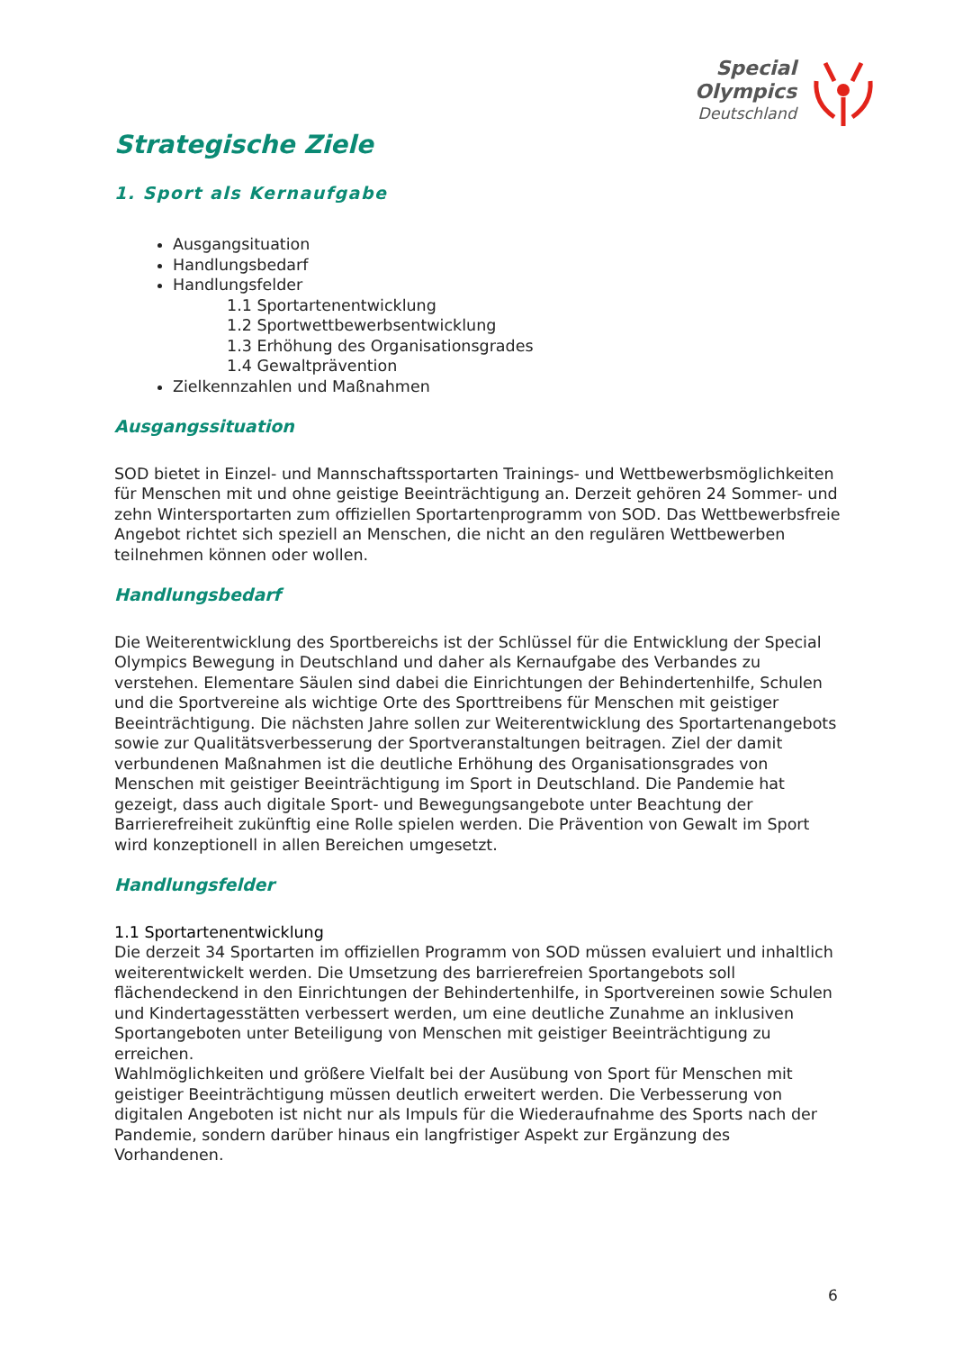Special
Olympics
Deutschland
Strategische Ziele
1. Sport als Kernaufgabe
Ausgangsituation
Handlungsbedarf
Handlungsfelder
1.1 Sportartenentwicklung
1.2 Sportwettbewerbsentwicklung
1.3 Erhöhung des Organisationsgrades
1.4 Gewaltprävention
Zielkennzahlen und Maßnahmen
Ausgangssituation
SOD bietet in Einzel- und Mannschaftssportarten Trainings- und Wettbewerbsmöglichkeiten für Menschen mit und ohne geistige Beeinträchtigung an. Derzeit gehören 24 Sommer- und zehn Wintersportarten zum offiziellen Sportartenprogramm von SOD. Das Wettbewerbsfreie Angebot richtet sich speziell an Menschen, die nicht an den regulären Wettbewerben teilnehmen können oder wollen.
Handlungsbedarf
Die Weiterentwicklung des Sportbereichs ist der Schlüssel für die Entwicklung der Special Olympics Bewegung in Deutschland und daher als Kernaufgabe des Verbandes zu verstehen. Elementare Säulen sind dabei die Einrichtungen der Behindertenhilfe, Schulen und die Sportvereine als wichtige Orte des Sporttreibens für Menschen mit geistiger Beeinträchtigung. Die nächsten Jahre sollen zur Weiterentwicklung des Sportartenangebots sowie zur Qualitätsverbesserung der Sportveranstaltungen beitragen. Ziel der damit verbundenen Maßnahmen ist die deutliche Erhöhung des Organisationsgrades von Menschen mit geistiger Beeinträchtigung im Sport in Deutschland. Die Pandemie hat gezeigt, dass auch digitale Sport- und Bewegungsangebote unter Beachtung der Barrierefreiheit zukünftig eine Rolle spielen werden. Die Prävention von Gewalt im Sport wird konzeptionell in allen Bereichen umgesetzt.
Handlungsfelder
1.1 Sportartenentwicklung
Die derzeit 34 Sportarten im offiziellen Programm von SOD müssen evaluiert und inhaltlich weiterentwickelt werden. Die Umsetzung des barrierefreien Sportangebots soll flächendeckend in den Einrichtungen der Behindertenhilfe, in Sportvereinen sowie Schulen und Kindertagesstätten verbessert werden, um eine deutliche Zunahme an inklusiven Sportangeboten unter Beteiligung von Menschen mit geistiger Beeinträchtigung zu erreichen.
Wahlmöglichkeiten und größere Vielfalt bei der Ausübung von Sport für Menschen mit geistiger Beeinträchtigung müssen deutlich erweitert werden. Die Verbesserung von digitalen Angeboten ist nicht nur als Impuls für die Wiederaufnahme des Sports nach der Pandemie, sondern darüber hinaus ein langfristiger Aspekt zur Ergänzung des Vorhandenen.
6